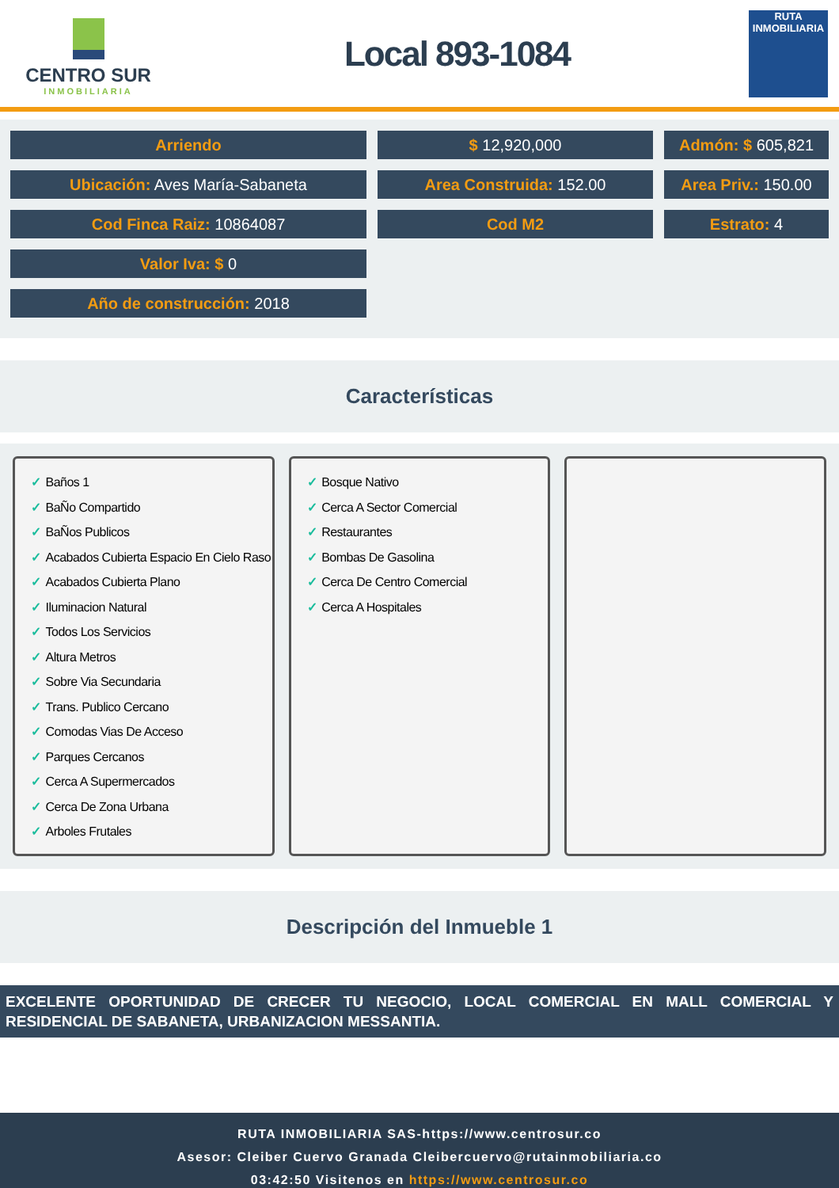CENTRO SUR
INMOBILIARIA
Local 893-1084
RUTA INMOBILIARIA
Arriendo
$ 12,920,000
Admón: $ 605,821
Ubicación: Aves María-Sabaneta
Area Construida: 152.00
Area Priv.: 150.00
Cod Finca Raiz: 10864087
Cod M2
Estrato: 4
Valor Iva: $ 0
Año de construcción: 2018
Características
✓ Baños 1
✓ BaÑo Compartido
✓ BaÑos Publicos
✓ Acabados Cubierta Espacio En Cielo Raso
✓ Acabados Cubierta Plano
✓ Iluminacion Natural
✓ Todos Los Servicios
✓ Altura Metros
✓ Sobre Via Secundaria
✓ Trans. Publico Cercano
✓ Comodas Vias De Acceso
✓ Parques Cercanos
✓ Cerca A Supermercados
✓ Cerca De Zona Urbana
✓ Arboles Frutales
✓ Bosque Nativo
✓ Cerca A Sector Comercial
✓ Restaurantes
✓ Bombas De Gasolina
✓ Cerca De Centro Comercial
✓ Cerca A Hospitales
Descripción del Inmueble 1
EXCELENTE OPORTUNIDAD DE CRECER TU NEGOCIO, LOCAL COMERCIAL EN MALL COMERCIAL Y RESIDENCIAL DE SABANETA, URBANIZACION MESSANTIA.
RUTA INMOBILIARIA SAS-https://www.centrosur.co
Asesor: Cleiber Cuervo Granada Cleibercuervo@rutainmobiliaria.co
03:42:50 Visitenos en https://www.centrosur.co